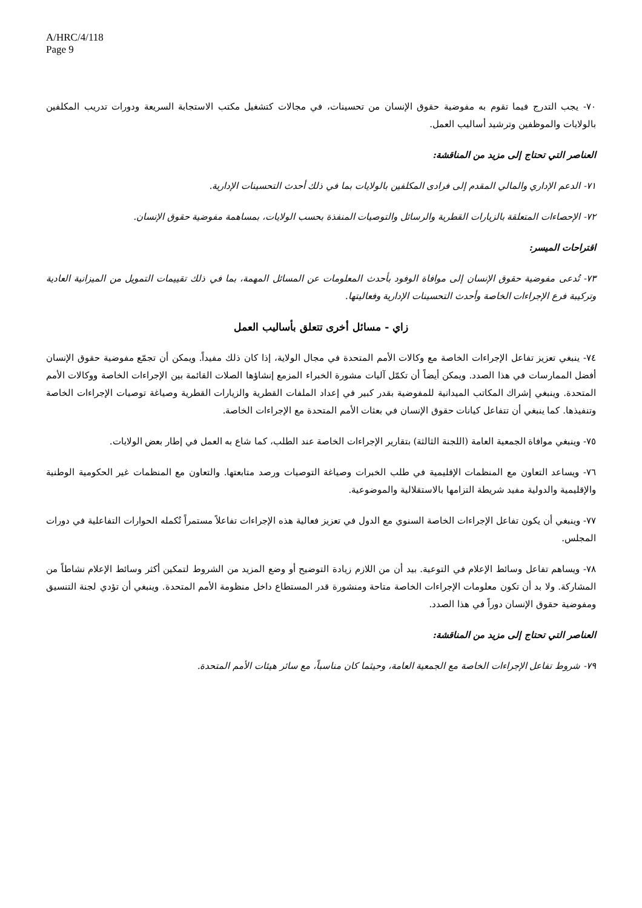A/HRC/4/118
Page 9
٧٠- يجب التدرج فيما تقوم به مفوضية حقوق الإنسان من تحسينات، في مجالات كتشغيل مكتب الاستجابة السريعة ودورات تدريب المكلفين بالولايات والموظفين وترشيد أساليب العمل.
العناصر التي تحتاج إلى مزيد من المناقشة:
٧١- الدعم الإداري والمالي المقدم إلى فرادى المكلفين بالولايات بما في ذلك أحدث التحسينات الإدارية.
٧٢- الإحصاءات المتعلقة بالزيارات القطرية والرسائل والتوصيات المنفذة بحسب الولايات، بمساهمة مفوضية حقوق الإنسان.
اقتراحات الميسر:
٧٣- تُدعى مفوضية حقوق الإنسان إلى موافاة الوفود بأحدث المعلومات عن المسائل المهمة، بما في ذلك تقييمات التمويل من الميزانية العادية وتركيبة فرع الإجراءات الخاصة وأحدث التحسينات الإدارية وفعاليتها.
زاي - مسائل أخرى تتعلق بأساليب العمل
٧٤- ينبغي تعزيز تفاعل الإجراءات الخاصة مع وكالات الأمم المتحدة في مجال الولاية، إذا كان ذلك مفيداً. ويمكن أن تجمّع مفوضية حقوق الإنسان أفضل الممارسات في هذا الصدد. ويمكن أيضاً أن تكمّل آليات مشورة الخبراء المزمع إنشاؤها الصلات القائمة بين الإجراءات الخاصة ووكالات الأمم المتحدة. وينبغي إشراك المكاتب الميدانية للمفوضية بقدر كبير في إعداد الملفات القطرية والزيارات القطرية وصياغة توصيات الإجراءات الخاصة وتنفيذها. كما ينبغي أن تتفاعل كيانات حقوق الإنسان في بعثات الأمم المتحدة مع الإجراءات الخاصة.
٧٥- وينبغي موافاة الجمعية العامة (اللجنة الثالثة) بتقارير الإجراءات الخاصة عند الطلب، كما شاع به العمل في إطار بعض الولايات.
٧٦- ويساعد التعاون مع المنظمات الإقليمية في طلب الخبرات وصياغة التوصيات ورصد متابعتها. والتعاون مع المنظمات غير الحكومية الوطنية والإقليمية والدولية مفيد شريطة التزامها بالاستقلالية والموضوعية.
٧٧- وينبغي أن يكون تفاعل الإجراءات الخاصة السنوي مع الدول في تعزيز فعالية هذه الإجراءات تفاعلاً مستمراً تُكمله الحوارات التفاعلية في دورات المجلس.
٧٨- ويساهم تفاعل وسائط الإعلام في التوعية. بيد أن من اللازم زيادة التوضيح أو وضع المزيد من الشروط لتمكين أكثر وسائط الإعلام نشاطاً من المشاركة. ولا بد أن تكون معلومات الإجراءات الخاصة متاحة ومنشورة قدر المستطاع داخل منظومة الأمم المتحدة. وينبغي أن تؤدي لجنة التنسيق ومفوضية حقوق الإنسان دوراً في هذا الصدد.
العناصر التي تحتاج إلى مزيد من المناقشة:
٧٩- شروط تفاعل الإجراءات الخاصة مع الجمعية العامة، وحيثما كان مناسباً، مع سائر هيئات الأمم المتحدة.